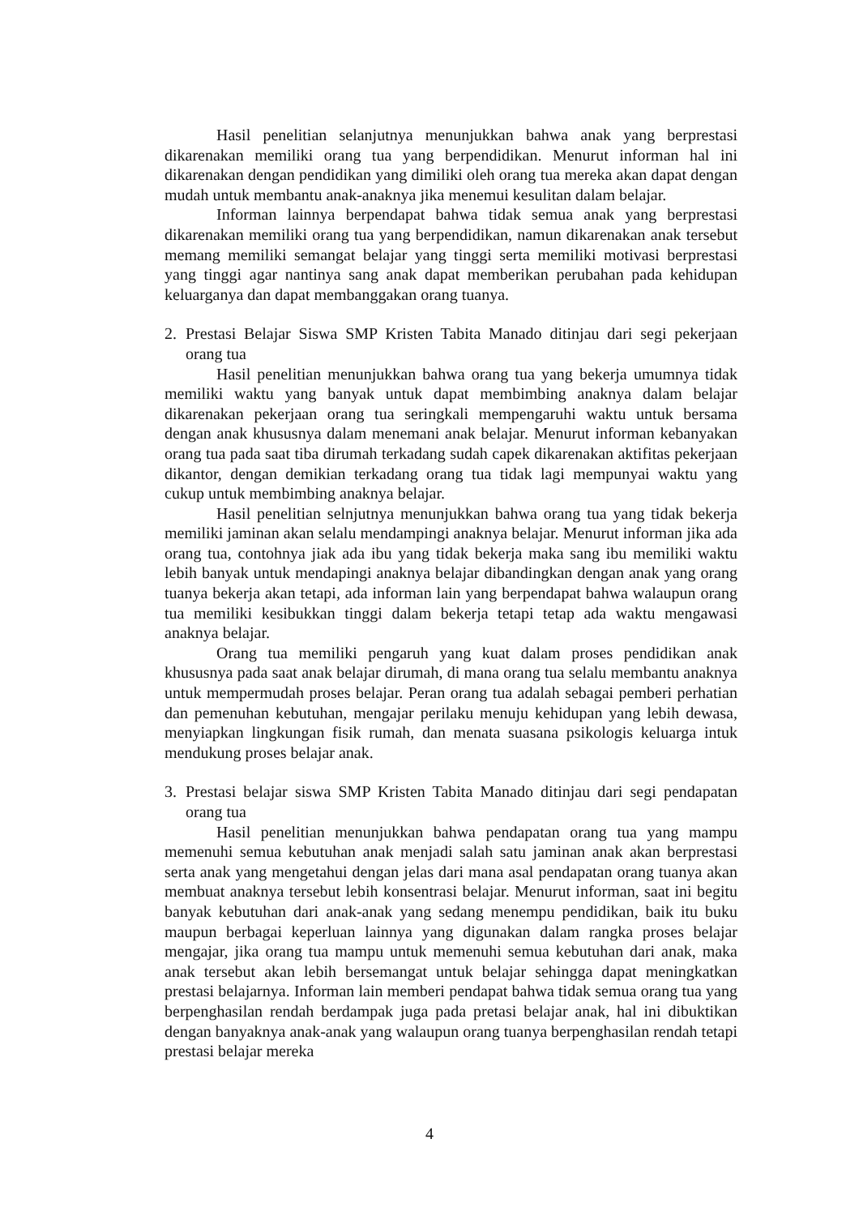Hasil penelitian selanjutnya menunjukkan bahwa anak yang berprestasi dikarenakan memiliki orang tua yang berpendidikan. Menurut informan hal ini dikarenakan dengan pendidikan yang dimiliki oleh orang tua mereka akan dapat dengan mudah untuk membantu anak-anaknya jika menemui kesulitan dalam belajar.
Informan lainnya berpendapat bahwa tidak semua anak yang berprestasi dikarenakan memiliki orang tua yang berpendidikan, namun dikarenakan anak tersebut memang memiliki semangat belajar yang tinggi serta memiliki motivasi berprestasi yang tinggi agar nantinya sang anak dapat memberikan perubahan pada kehidupan keluarganya dan dapat membanggakan orang tuanya.
2. Prestasi Belajar Siswa SMP Kristen Tabita Manado ditinjau dari segi pekerjaan orang tua
Hasil penelitian menunjukkan bahwa orang tua yang bekerja umumnya tidak memiliki waktu yang banyak untuk dapat membimbing anaknya dalam belajar dikarenakan pekerjaan orang tua seringkali mempengaruhi waktu untuk bersama dengan anak khususnya dalam menemani anak belajar. Menurut informan kebanyakan orang tua pada saat tiba dirumah terkadang sudah capek dikarenakan aktifitas pekerjaan dikantor, dengan demikian terkadang orang tua tidak lagi mempunyai waktu yang cukup untuk membimbing anaknya belajar.
Hasil penelitian selnjutnya menunjukkan bahwa orang tua yang tidak bekerja memiliki jaminan akan selalu mendampingi anaknya belajar. Menurut informan jika ada orang tua, contohnya jiak ada ibu yang tidak bekerja maka sang ibu memiliki waktu lebih banyak untuk mendapingi anaknya belajar dibandingkan dengan anak yang orang tuanya bekerja akan tetapi, ada informan lain yang berpendapat bahwa walaupun orang tua memiliki kesibukkan tinggi dalam bekerja tetapi tetap ada waktu mengawasi anaknya belajar.
Orang tua memiliki pengaruh yang kuat dalam proses pendidikan anak khususnya pada saat anak belajar dirumah, di mana orang tua selalu membantu anaknya untuk mempermudah proses belajar. Peran orang tua adalah sebagai pemberi perhatian dan pemenuhan kebutuhan, mengajar perilaku menuju kehidupan yang lebih dewasa, menyiapkan lingkungan fisik rumah, dan menata suasana psikologis keluarga intuk mendukung proses belajar anak.
3. Prestasi belajar siswa SMP Kristen Tabita Manado ditinjau dari segi pendapatan orang tua
Hasil penelitian menunjukkan bahwa pendapatan orang tua yang mampu memenuhi semua kebutuhan anak menjadi salah satu jaminan anak akan berprestasi serta anak yang mengetahui dengan jelas dari mana asal pendapatan orang tuanya akan membuat anaknya tersebut lebih konsentrasi belajar. Menurut informan, saat ini begitu banyak kebutuhan dari anak-anak yang sedang menempu pendidikan, baik itu buku maupun berbagai keperluan lainnya yang digunakan dalam rangka proses belajar mengajar, jika orang tua mampu untuk memenuhi semua kebutuhan dari anak, maka anak tersebut akan lebih bersemangat untuk belajar sehingga dapat meningkatkan prestasi belajarnya. Informan lain memberi pendapat bahwa tidak semua orang tua yang berpenghasilan rendah berdampak juga pada pretasi belajar anak, hal ini dibuktikan dengan banyaknya anak-anak yang walaupun orang tuanya berpenghasilan rendah tetapi prestasi belajar mereka
4